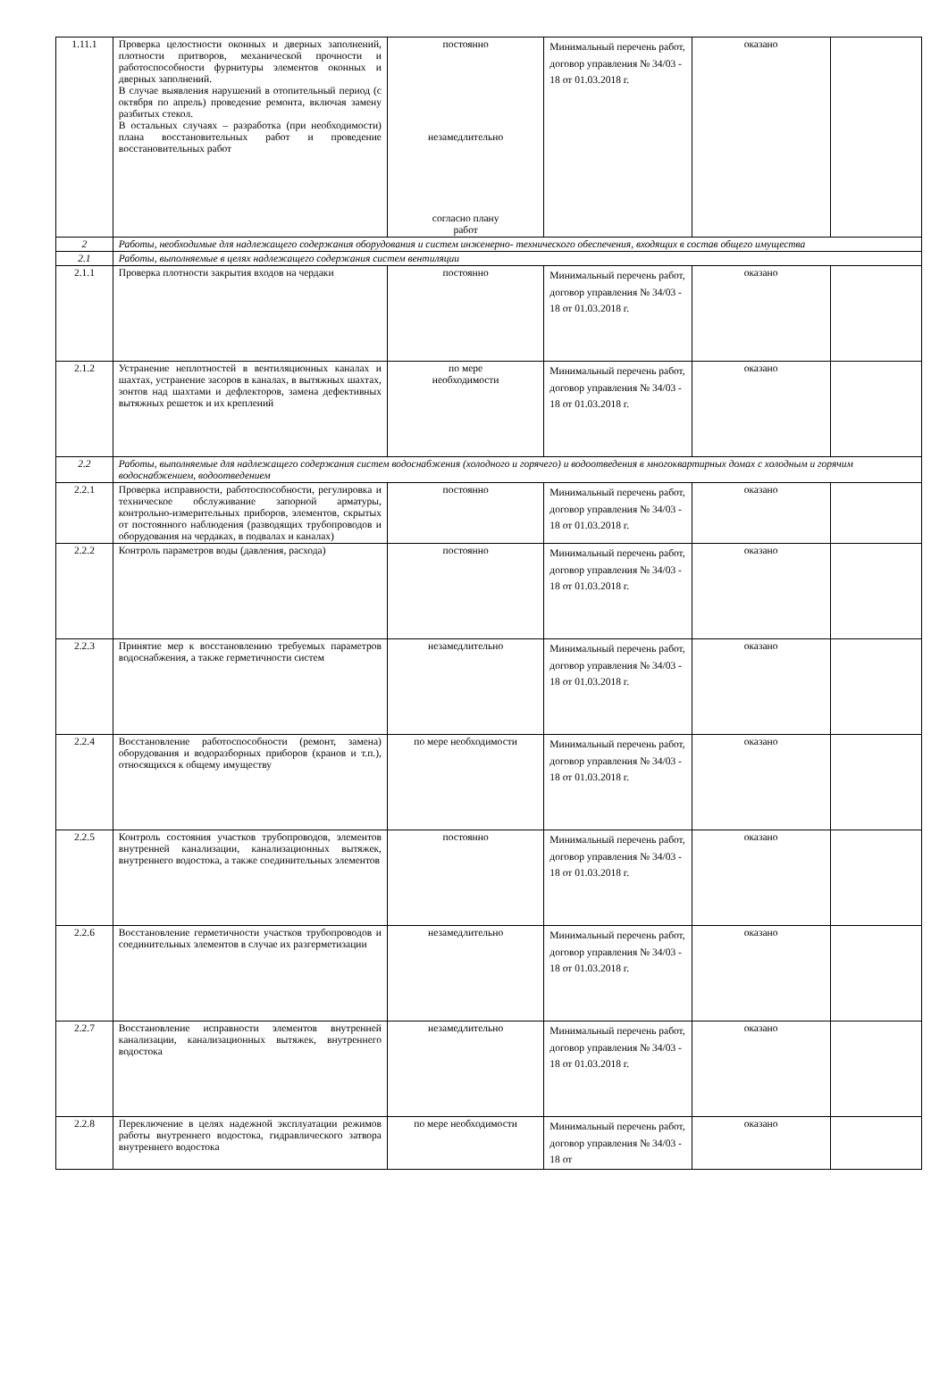| 1.11.1 | Проверка целостности оконных и дверных заполнений, плотности притворов, механической прочности и работоспособности фурнитуры элементов оконных и дверных заполнений. В случае выявления нарушений в отопительный период (с октября по апрель) проведение ремонта, включая замену разбитых стекол. В остальных случаях – разработка (при необходимости) плана восстановительных работ и проведение восстановительных работ | постоянно незамедлительно согласно плану работ | Минимальный перечень работ, договор управления № 34/03 - 18 от 01.03.2018 г. | оказано | |
| 2 | Работы, необходимые для надлежащего содержания оборудования и систем инженерно- технического обеспечения, входящих в состав общего имущества | | | | |
| 2.1 | Работы, выполняемые в целях надлежащего содержания систем вентиляции | | | | |
| 2.1.1 | Проверка плотности закрытия входов на чердаки | постоянно | Минимальный перечень работ, договор управления № 34/03 - 18 от 01.03.2018 г. | оказано | |
| 2.1.2 | Устранение неплотностей в вентиляционных каналах и шахтах, устранение засоров в каналах, в вытяжных шахтах, зонтов над шахтами и дефлекторов, замена дефективных вытяжных решеток и их креплений | по мере необходимости | Минимальный перечень работ, договор управления № 34/03 - 18 от 01.03.2018 г. | оказано | |
| 2.2 | Работы, выполняемые для надлежащего содержания систем водоснабжения (холодного и горячего) и водоотведения в многоквартирных домах с холодным и горячим водоснабжением, водоотведением | | | | |
| 2.2.1 | Проверка исправности, работоспособности, регулировка и техническое обслуживание запорной арматуры, контрольно-измерительных приборов, элементов, скрытых от постоянного наблюдения (разводящих трубопроводов и оборудования на чердаках, в подвалах и каналах) | постоянно | Минимальный перечень работ, договор управления № 34/03 - 18 от 01.03.2018 г. | оказано | |
| 2.2.2 | Контроль параметров воды (давления, расхода) | постоянно | Минимальный перечень работ, договор управления № 34/03 - 18 от 01.03.2018 г. | оказано | |
| 2.2.3 | Принятие мер к восстановлению требуемых параметров водоснабжения, а также герметичности систем | незамедлительно | Минимальный перечень работ, договор управления № 34/03 - 18 от 01.03.2018 г. | оказано | |
| 2.2.4 | Восстановление работоспособности (ремонт, замена) оборудования и водоразборных приборов (кранов и т.п.), относящихся к общему имуществу | по мере необходимости | Минимальный перечень работ, договор управления № 34/03 - 18 от 01.03.2018 г. | оказано | |
| 2.2.5 | Контроль состояния участков трубопроводов, элементов внутренней канализации, канализационных вытяжек, внутреннего водостока, а также соединительных элементов | постоянно | Минимальный перечень работ, договор управления № 34/03 - 18 от 01.03.2018 г. | оказано | |
| 2.2.6 | Восстановление герметичности участков трубопроводов и соединительных элементов в случае их разгерметизации | незамедлительно | Минимальный перечень работ, договор управления № 34/03 - 18 от 01.03.2018 г. | оказано | |
| 2.2.7 | Восстановление исправности элементов внутренней канализации, канализационных вытяжек, внутреннего водостока | незамедлительно | Минимальный перечень работ, договор управления № 34/03 - 18 от 01.03.2018 г. | оказано | |
| 2.2.8 | Переключение в целях надежной эксплуатации режимов работы внутреннего водостока, гидравлического затвора внутреннего водостока | по мере необходимости | Минимальный перечень работ, договор управления № 34/03 - 18 от | оказано | |